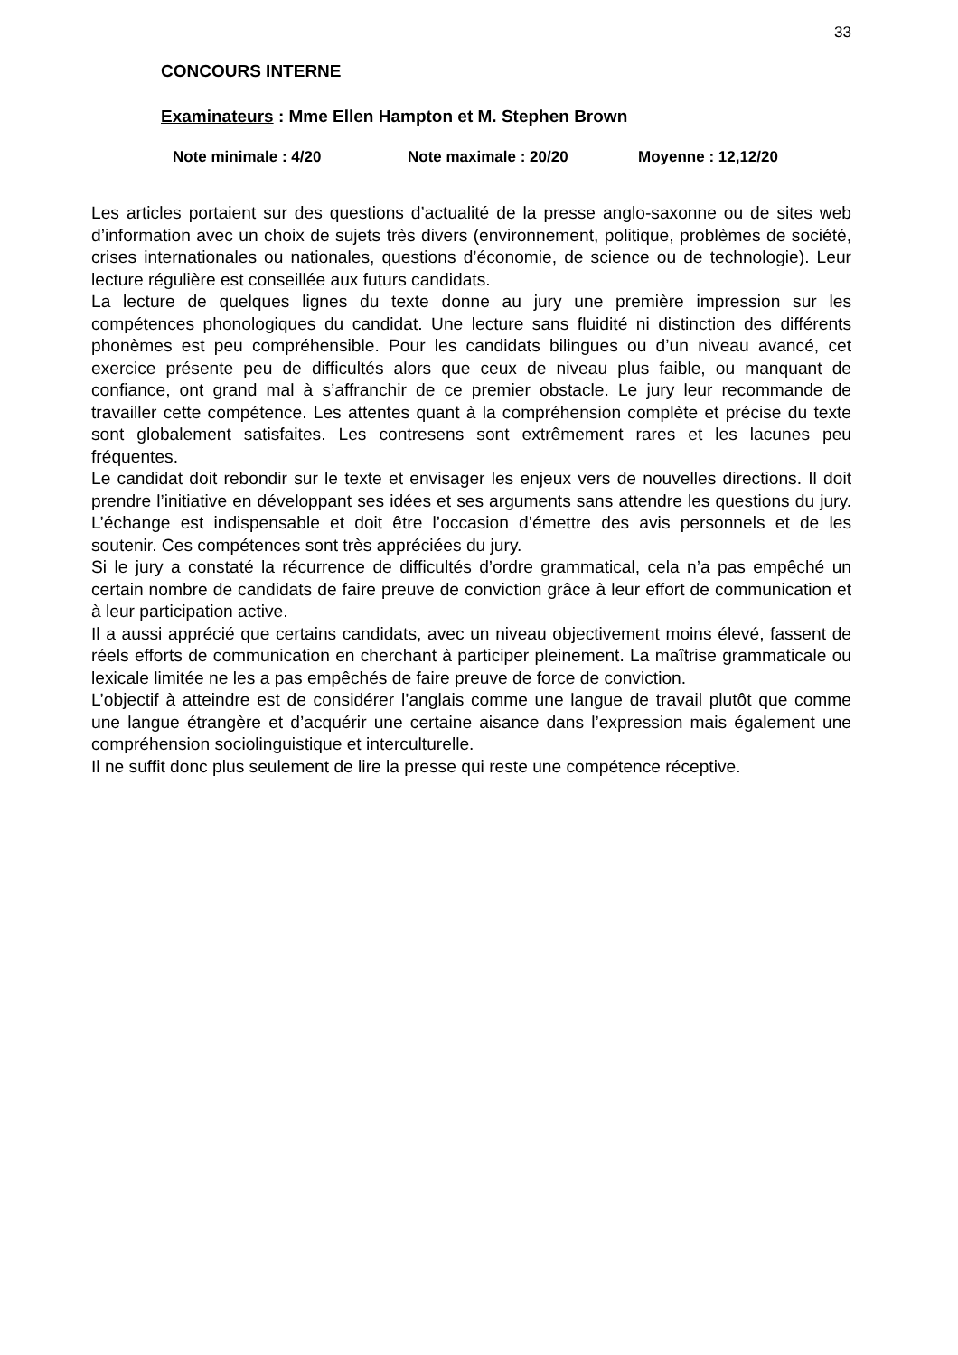33
CONCOURS INTERNE
Examinateurs : Mme Ellen Hampton et M. Stephen Brown
Note minimale : 4/20 Note maximale : 20/20 Moyenne : 12,12/20
Les articles portaient sur des questions d’actualité de la presse anglo-saxonne ou de sites web d’information avec un choix de sujets très divers (environnement, politique, problèmes de société, crises internationales ou nationales, questions d’économie, de science ou de technologie). Leur lecture régulière est conseillée aux futurs candidats.
La lecture de quelques lignes du texte donne au jury une première impression sur les compétences phonologiques du candidat. Une lecture sans fluidité ni distinction des différents phonèmes est peu compréhensible. Pour les candidats bilingues ou d’un niveau avancé, cet exercice présente peu de difficultés alors que ceux de niveau plus faible, ou manquant de confiance, ont grand mal à s’affranchir de ce premier obstacle. Le jury leur recommande de travailler cette compétence. Les attentes quant à la compréhension complète et précise du texte sont globalement satisfaites. Les contresens sont extrêmement rares et les lacunes peu fréquentes.
Le candidat doit rebondir sur le texte et envisager les enjeux vers de nouvelles directions. Il doit prendre l’initiative en développant ses idées et ses arguments sans attendre les questions du jury. L’échange est indispensable et doit être l’occasion d’émettre des avis personnels et de les soutenir. Ces compétences sont très appréciées du jury.
Si le jury a constaté la récurrence de difficultés d’ordre grammatical, cela n’a pas empêché un certain nombre de candidats de faire preuve de conviction grâce à leur effort de communication et à leur participation active.
Il a aussi apprécié que certains candidats, avec un niveau objectivement moins élevé, fassent de réels efforts de communication en cherchant à participer pleinement. La maîtrise grammaticale ou lexicale limitée ne les a pas empêchés de faire preuve de force de conviction.
L’objectif à atteindre est de considérer l’anglais comme une langue de travail plutôt que comme une langue étrangère et d’acquérir une certaine aisance dans l’expression mais également une compréhension sociolinguistique et interculturelle.
Il ne suffit donc plus seulement de lire la presse qui reste une compétence réceptive.